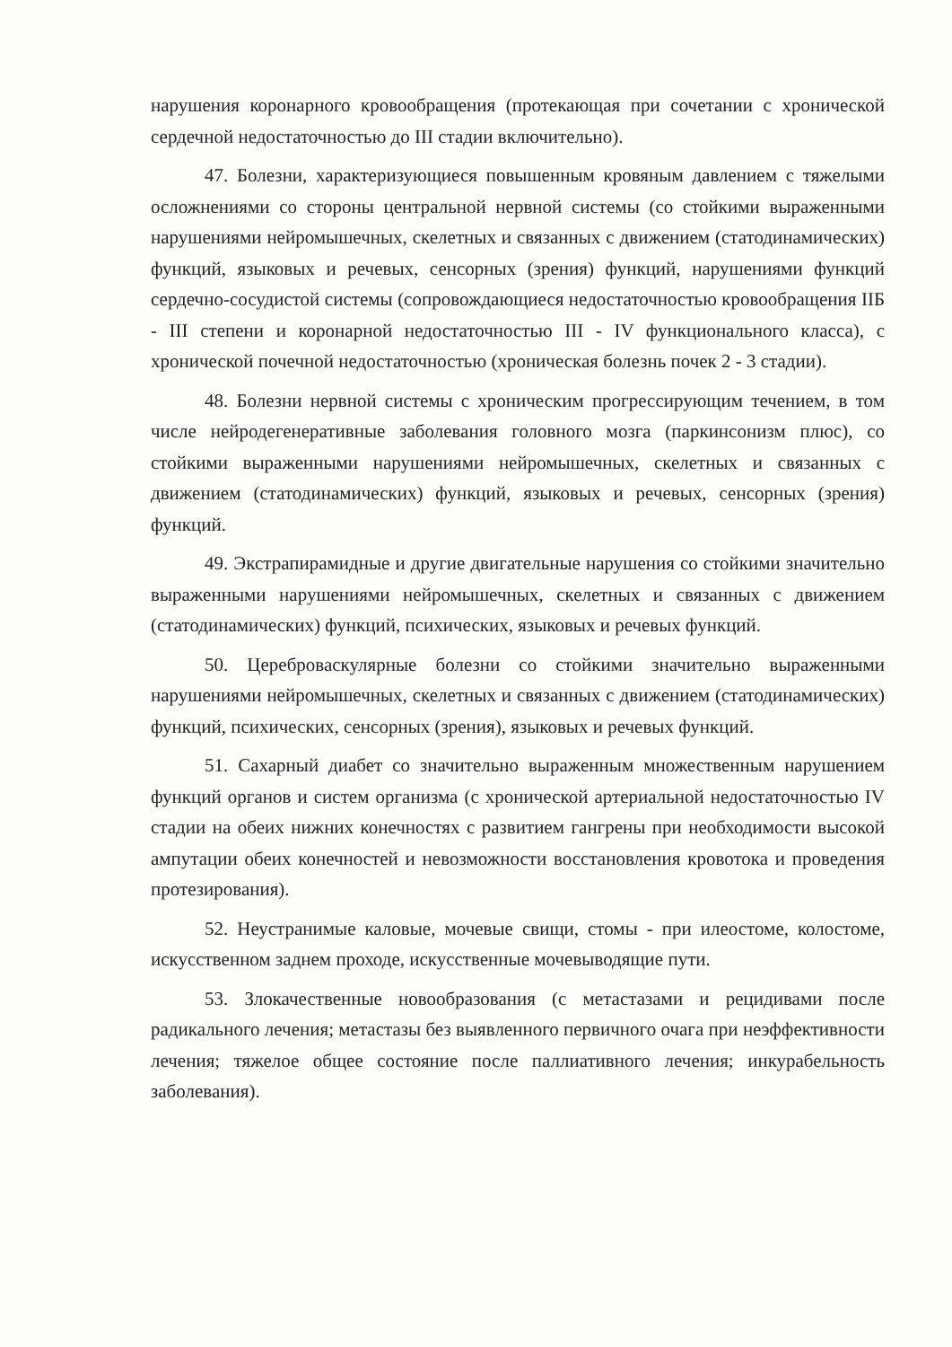нарушения коронарного кровообращения (протекающая при сочетании с хронической сердечной недостаточностью до III стадии включительно).
47. Болезни, характеризующиеся повышенным кровяным давлением с тяжелыми осложнениями со стороны центральной нервной системы (со стойкими выраженными нарушениями нейромышечных, скелетных и связанных с движением (статодинамических) функций, языковых и речевых, сенсорных (зрения) функций, нарушениями функций сердечно-сосудистой системы (сопровождающиеся недостаточностью кровообращения IIБ - III степени и коронарной недостаточностью III - IV функционального класса), с хронической почечной недостаточностью (хроническая болезнь почек 2 - 3 стадии).
48. Болезни нервной системы с хроническим прогрессирующим течением, в том числе нейродегенеративные заболевания головного мозга (паркинсонизм плюс), со стойкими выраженными нарушениями нейромышечных, скелетных и связанных с движением (статодинамических) функций, языковых и речевых, сенсорных (зрения) функций.
49. Экстрапирамидные и другие двигательные нарушения со стойкими значительно выраженными нарушениями нейромышечных, скелетных и связанных с движением (статодинамических) функций, психических, языковых и речевых функций.
50. Цереброваскулярные болезни со стойкими значительно выраженными нарушениями нейромышечных, скелетных и связанных с движением (статодинамических) функций, психических, сенсорных (зрения), языковых и речевых функций.
51. Сахарный диабет со значительно выраженным множественным нарушением функций органов и систем организма (с хронической артериальной недостаточностью IV стадии на обеих нижних конечностях с развитием гангрены при необходимости высокой ампутации обеих конечностей и невозможности восстановления кровотока и проведения протезирования).
52. Неустранимые каловые, мочевые свищи, стомы - при илеостоме, колостоме, искусственном заднем проходе, искусственные мочевыводящие пути.
53. Злокачественные новообразования (с метастазами и рецидивами после радикального лечения; метастазы без выявленного первичного очага при неэффективности лечения; тяжелое общее состояние после паллиативного лечения; инкурабельность заболевания).